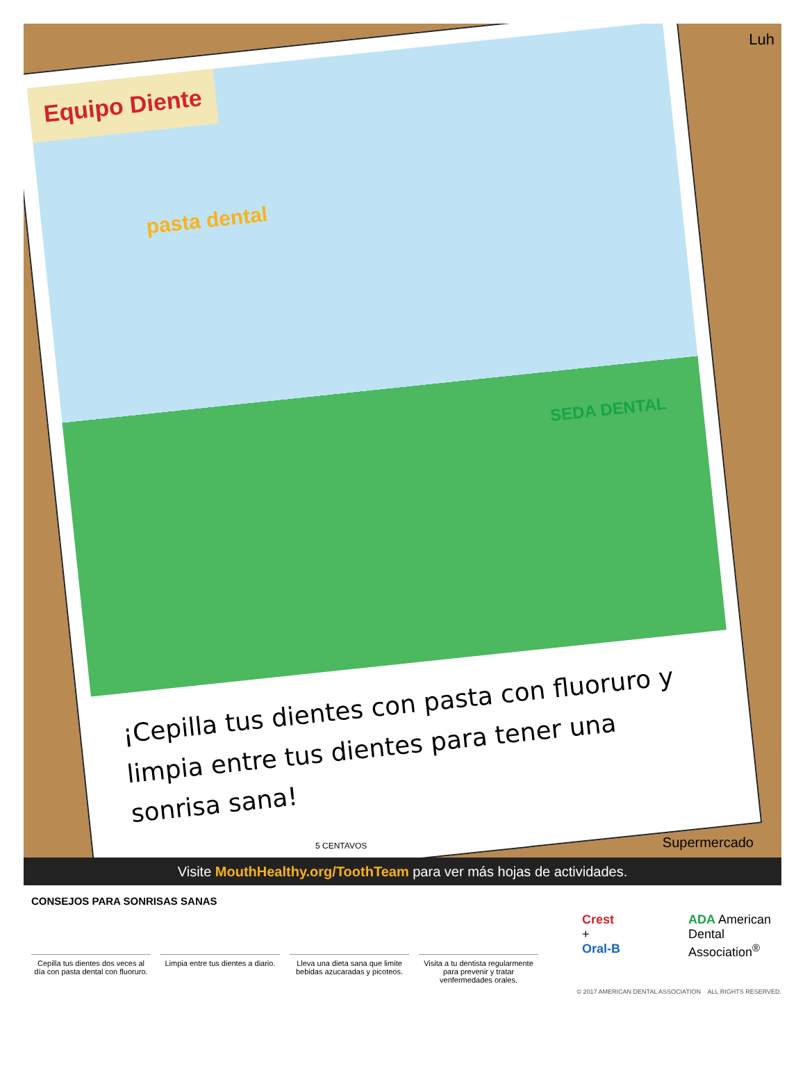Equipo Diente
pasta dental
SEDA DENTAL
¡Cepilla tus dientes con pasta con fluoruro y limpia entre tus dientes para tener una sonrisa sana!
Luh
Supermercado 5 CENTAVOS
Visite MouthHealthy.org/ToothTeam para ver más hojas de actividades.
CONSEJOS PARA SONRISAS SANAS
Cepilla tus dientes dos veces al día con pasta dental con fluoruro.
Limpia entre tus dientes a diario.
Lleva una dieta sana que limite bebidas azucaradas y picoteos.
Visita a tu dentista regularmente para prevenir y tratar venfermedades orales.
Crest
+
Oral-B
ADA American
Dental
Association<sup>®</sup>
© 2017 AMERICAN DENTAL ASSOCIATION ALL RIGHTS RESERVED.